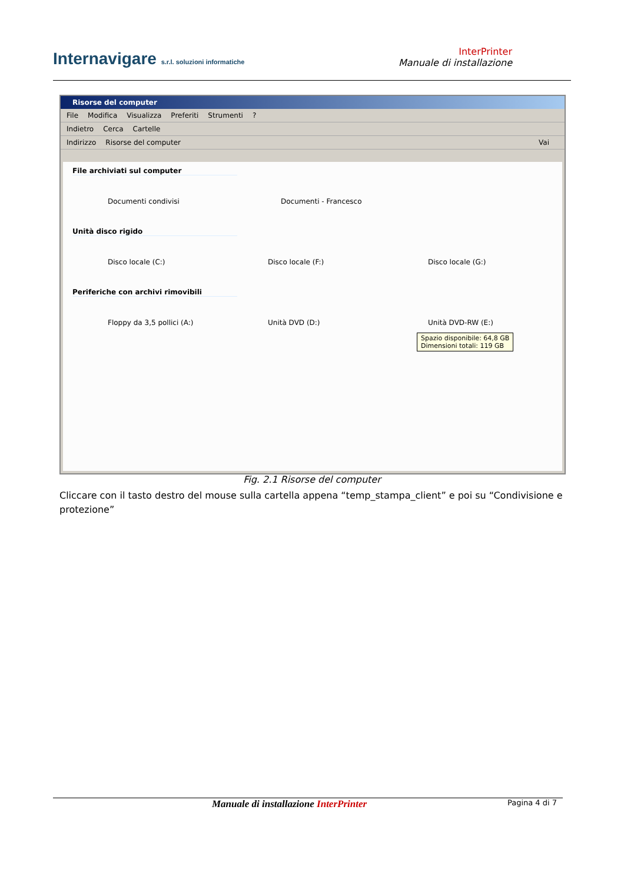Internavigare s.r.l. soluzioni informatiche
InterPrinter
Manuale di installazione
Risorse del computer
File Modifica Visualizza Preferiti Strumenti?
Indietro Cerca Cartelle
Indirizzo Risorse del computer Vai
File archiviati sul computer
Documenti condivisi Documenti - Francesco
Unità disco rigido
Disco locale (C:) Disco locale (F:) Disco locale (G:)
Periferiche con archivi rimovibili
Floppy da 3,5 pollici (A:) Unità DVD (D:) Unità DVD-RW (E:)
Spazio disponibile: 64,8 GB
Dimensioni totali: 119 GB
Fig. 2.1 Risorse del computer
Cliccare con il tasto destro del mouse sulla cartella appena “temp_stampa_client” e poi su “Condivisione e protezione”
Manuale di installazione InterPrinter
Pagina 4 di 7